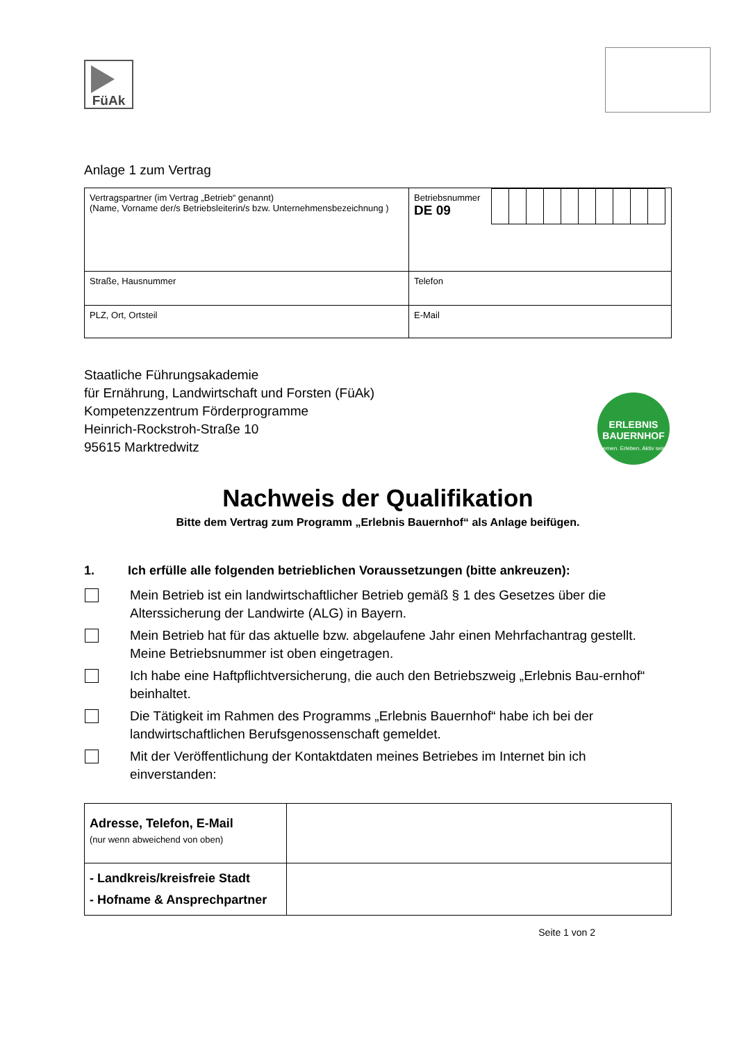FüAk
Anlage 1 zum Vertrag
| Vertragspartner (im Vertrag „Betrieb“ genannt) (Name, Vorname der/s Betriebsleiterin/s bzw. Unternehmensbezeichnung ) | Betriebsnummer DE 09 |
| Straße, Hausnummer | Telefon |
| PLZ, Ort, Ortsteil | E-Mail |
Staatliche Führungsakademie
für Ernährung, Landwirtschaft und Forsten (FüAk)
Kompetenzzentrum Förderprogramme
Heinrich-Rockstroh-Straße 10
95615 Marktredwitz
Nachweis der Qualifikation
Bitte dem Vertrag zum Programm „Erlebnis Bauernhof“ als Anlage beifügen.
1. Ich erfülle alle folgenden betrieblichen Voraussetzungen (bitte ankreuzen):
Mein Betrieb ist ein landwirtschaftlicher Betrieb gemäß § 1 des Gesetzes über die Alterssicherung der Landwirte (ALG) in Bayern.
Mein Betrieb hat für das aktuelle bzw. abgelaufene Jahr einen Mehrfachantrag gestellt. Meine Betriebsnummer ist oben eingetragen.
Ich habe eine Haftpflichtversicherung, die auch den Betriebszweig „Erlebnis Bau-ernhof“ beinhaltet.
Die Tätigkeit im Rahmen des Programms „Erlebnis Bauernhof“ habe ich bei der landwirtschaftlichen Berufsgenossenschaft gemeldet.
Mit der Veröffentlichung der Kontaktdaten meines Betriebes im Internet bin ich einverstanden:
| Adresse, Telefon, E-Mail (nur wenn abweichend von oben) | |
| - Landkreis/kreisfreie Stadt - Hofname & Ansprechpartner | |
Seite 1 von 2
ERLEBNIS
BAUERNHOF
Lernen. Erleben. Aktiv sein.